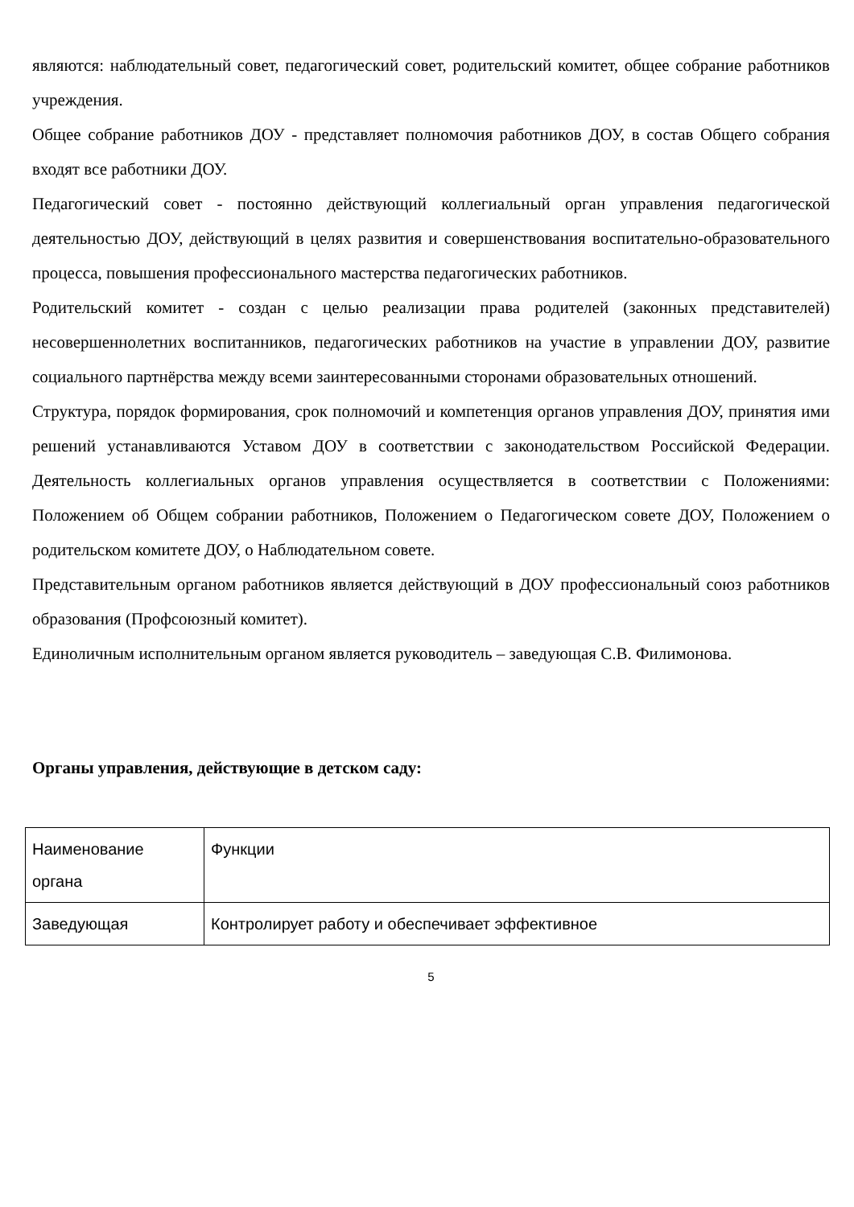являются: наблюдательный совет, педагогический совет, родительский комитет, общее собрание работников учреждения.
Общее собрание работников ДОУ - представляет полномочия работников ДОУ, в состав Общего собрания входят все работники ДОУ.
Педагогический совет - постоянно действующий коллегиальный орган управления педагогической деятельностью ДОУ, действующий в целях развития и совершенствования воспитательно-образовательного процесса, повышения профессионального мастерства педагогических работников.
Родительский комитет - создан с целью реализации права родителей (законных представителей) несовершеннолетних воспитанников, педагогических работников на участие в управлении ДОУ, развитие социального партнёрства между всеми заинтересованными сторонами образовательных отношений.
Структура, порядок формирования, срок полномочий и компетенция органов управления ДОУ, принятия ими решений устанавливаются Уставом ДОУ в соответствии с законодательством Российской Федерации. Деятельность коллегиальных органов управления осуществляется в соответствии с Положениями: Положением об Общем собрании работников, Положением о Педагогическом совете ДОУ, Положением о родительском комитете ДОУ, о Наблюдательном совете.
Представительным органом работников является действующий в ДОУ профессиональный союз работников образования (Профсоюзный комитет).
Единоличным исполнительным органом является руководитель – заведующая С.В. Филимонова.
Органы управления, действующие в детском саду:
| Наименование органа | Функции |
| Заведующая | Контролирует работу и обеспечивает эффективное |
5